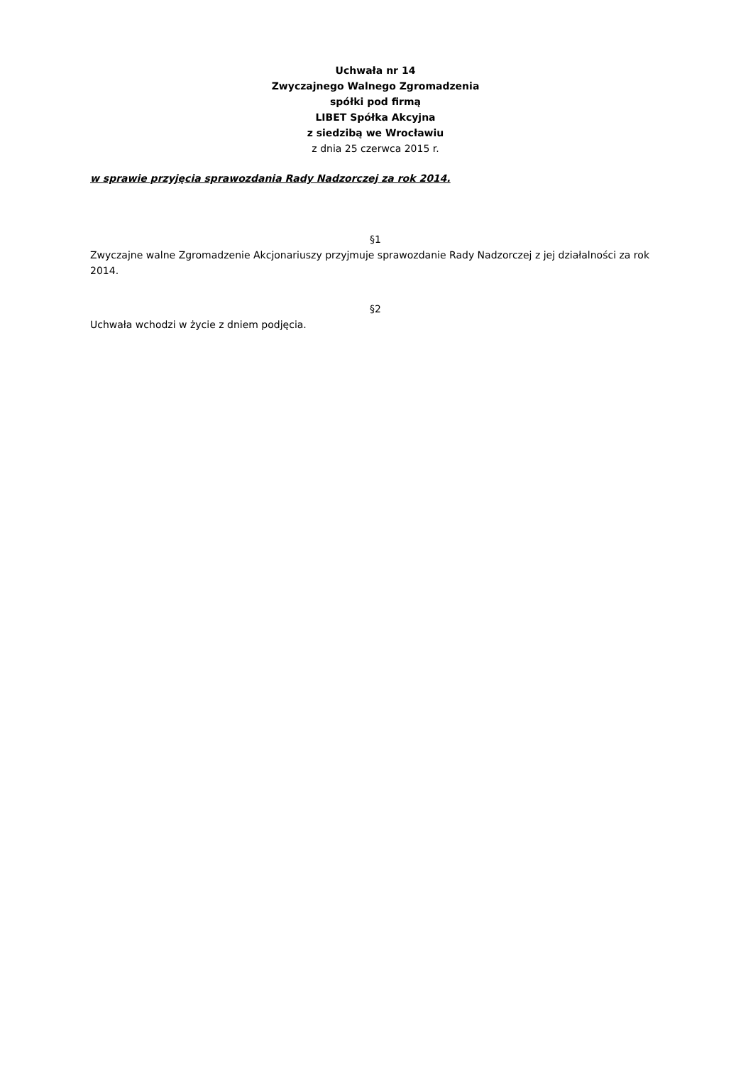Uchwała nr 14
Zwyczajnego Walnego Zgromadzenia
spółki pod firmą
LIBET Spółka Akcyjna
z siedzibą we Wrocławiu
z dnia 25 czerwca 2015 r.
w sprawie przyjęcia sprawozdania Rady Nadzorczej za rok 2014.
§1
Zwyczajne walne Zgromadzenie Akcjonariuszy przyjmuje sprawozdanie Rady Nadzorczej z jej działalności za rok 2014.
§2
Uchwała wchodzi w życie z dniem podjęcia.